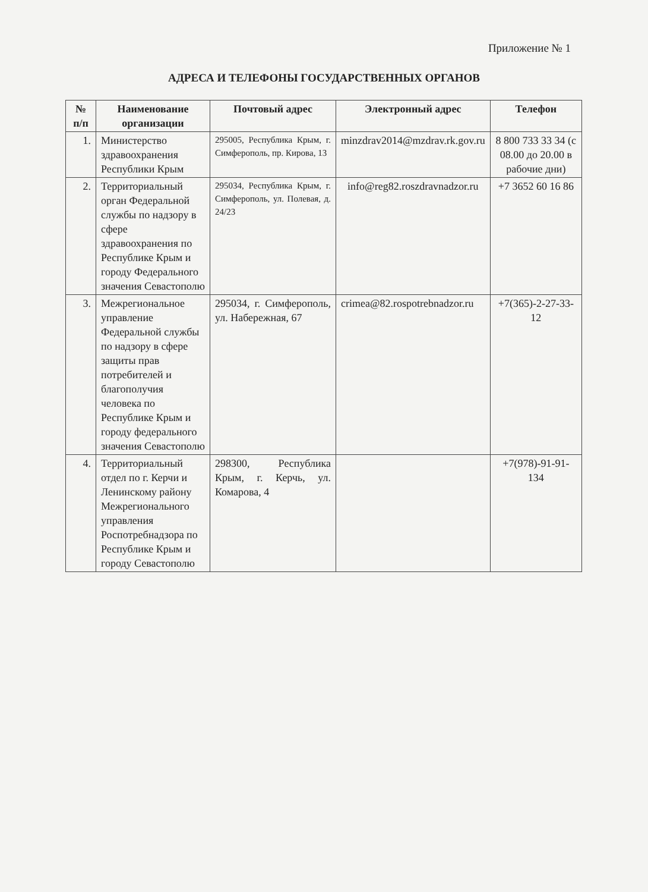Приложение № 1
АДРЕСА И ТЕЛЕФОНЫ ГОСУДАРСТВЕННЫХ ОРГАНОВ
| № п/п | Наименование организации | Почтовый адрес | Электронный адрес | Телефон |
| --- | --- | --- | --- | --- |
| 1. | Министерство здравоохранения Республики Крым | 295005, Республика Крым, г. Симферополь, пр. Кирова, 13 | minzdrav2014@mzdrav.rk.gov.ru | 8 800 733 33 34 (с 08.00 до 20.00 в рабочие дни) |
| 2. | Территориальный орган Федеральной службы по надзору в сфере здравоохранения по Республике Крым и городу Федерального значения Севастополю | 295034, Республика Крым, г. Симферополь, ул. Полевая, д. 24/23 | info@reg82.roszdravnadzor.ru | +7 3652 60 16 86 |
| 3. | Межрегиональное управление Федеральной службы по надзору в сфере защиты прав потребителей и благополучия человека по Республике Крым и городу федерального значения Севастополю | 295034, г. Симферополь, ул. Набережная, 67 | crimea@82.rospotrebnadzor.ru | +7(365)-2-27-33-12 |
| 4. | Территориальный отдел по г. Керчи и Ленинскому району Межрегионального управления Роспотребнадзора по Республике Крым и городу Севастополю | 298300, Республика Крым, г. Керчь, ул. Комарова, 4 | | +7(978)-91-91-134 |